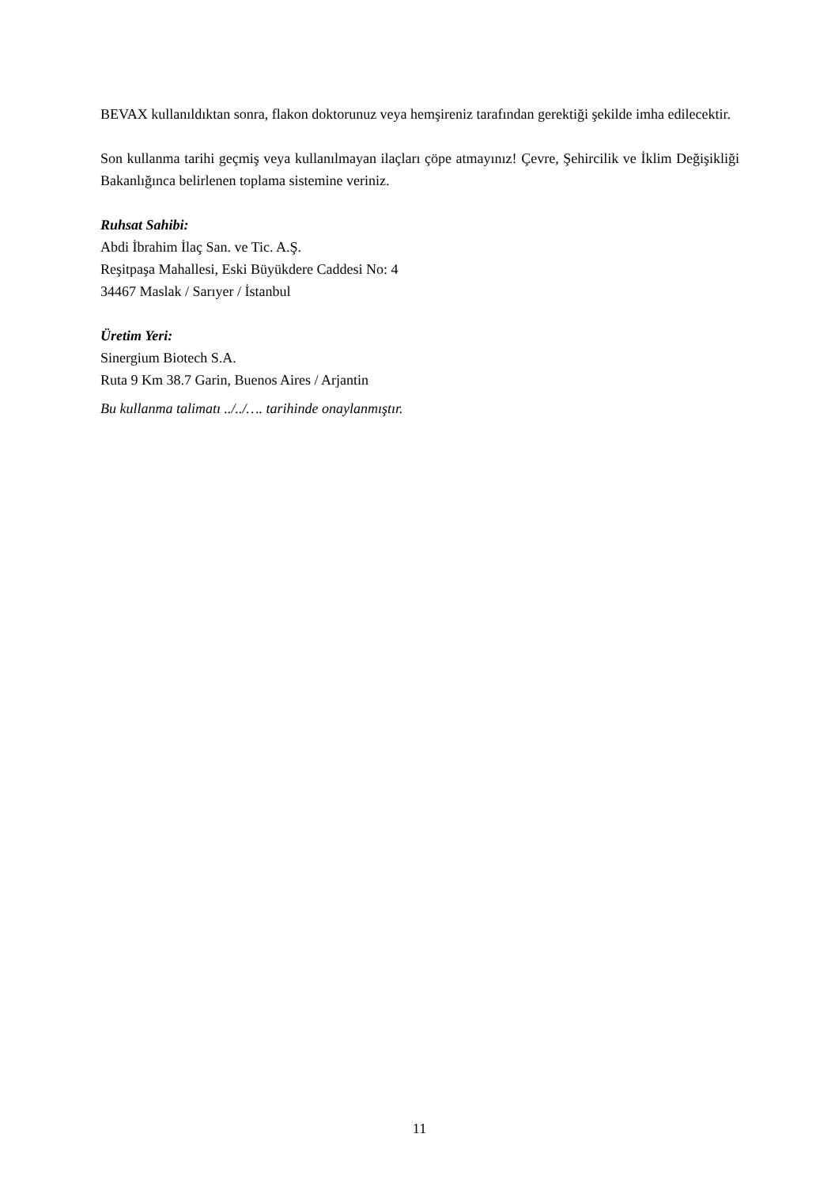BEVAX kullanıldıktan sonra, flakon doktorunuz veya hemşireniz tarafından gerektiği şekilde imha edilecektir.
Son kullanma tarihi geçmiş veya kullanılmayan ilaçları çöpe atmayınız! Çevre, Şehircilik ve İklim Değişikliği Bakanlığınca belirlenen toplama sistemine veriniz.
Ruhsat Sahibi:
Abdi İbrahim İlaç San. ve Tic. A.Ş.
Reşitpaşa Mahallesi, Eski Büyükdere Caddesi No: 4
34467 Maslak / Sarıyer / İstanbul
Üretim Yeri:
Sinergium Biotech S.A.
Ruta 9 Km 38.7 Garin, Buenos Aires / Arjantin
Bu kullanma talimatı ../../…. tarihinde onaylanmıştır.
11